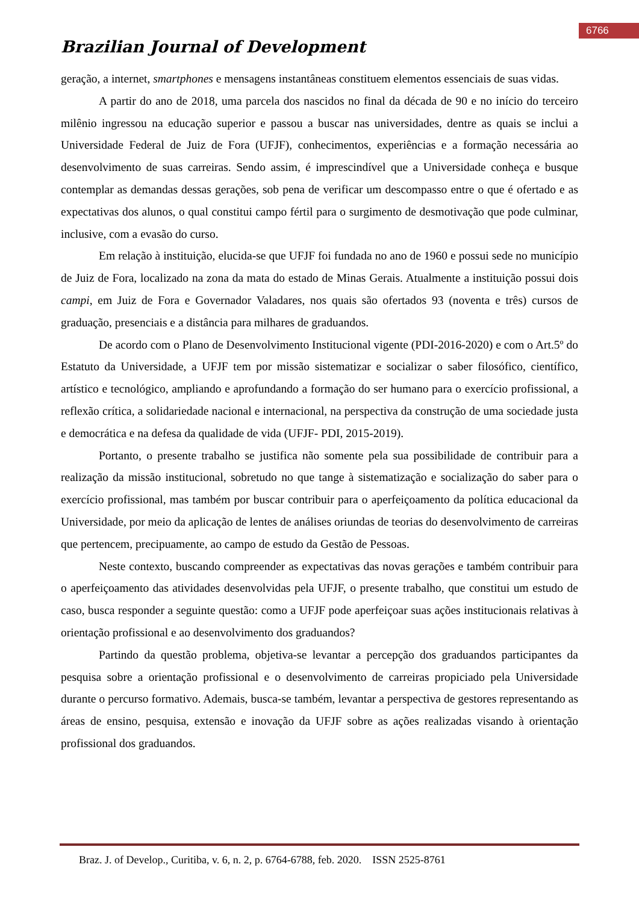6766
Brazilian Journal of Development
geração, a internet, smartphones e mensagens instantâneas constituem elementos essenciais de suas vidas.
A partir do ano de 2018, uma parcela dos nascidos no final da década de 90 e no início do terceiro milênio ingressou na educação superior e passou a buscar nas universidades, dentre as quais se inclui a Universidade Federal de Juiz de Fora (UFJF), conhecimentos, experiências e a formação necessária ao desenvolvimento de suas carreiras. Sendo assim, é imprescindível que a Universidade conheça e busque contemplar as demandas dessas gerações, sob pena de verificar um descompasso entre o que é ofertado e as expectativas dos alunos, o qual constitui campo fértil para o surgimento de desmotivação que pode culminar, inclusive, com a evasão do curso.
Em relação à instituição, elucida-se que UFJF foi fundada no ano de 1960 e possui sede no município de Juiz de Fora, localizado na zona da mata do estado de Minas Gerais. Atualmente a instituição possui dois campi, em Juiz de Fora e Governador Valadares, nos quais são ofertados 93 (noventa e três) cursos de graduação, presenciais e a distância para milhares de graduandos.
De acordo com o Plano de Desenvolvimento Institucional vigente (PDI-2016-2020) e com o Art.5º do Estatuto da Universidade, a UFJF tem por missão sistematizar e socializar o saber filosófico, científico, artístico e tecnológico, ampliando e aprofundando a formação do ser humano para o exercício profissional, a reflexão crítica, a solidariedade nacional e internacional, na perspectiva da construção de uma sociedade justa e democrática e na defesa da qualidade de vida (UFJF- PDI, 2015-2019).
Portanto, o presente trabalho se justifica não somente pela sua possibilidade de contribuir para a realização da missão institucional, sobretudo no que tange à sistematização e socialização do saber para o exercício profissional, mas também por buscar contribuir para o aperfeiçoamento da política educacional da Universidade, por meio da aplicação de lentes de análises oriundas de teorias do desenvolvimento de carreiras que pertencem, precipuamente, ao campo de estudo da Gestão de Pessoas.
Neste contexto, buscando compreender as expectativas das novas gerações e também contribuir para o aperfeiçoamento das atividades desenvolvidas pela UFJF, o presente trabalho, que constitui um estudo de caso, busca responder a seguinte questão: como a UFJF pode aperfeiçoar suas ações institucionais relativas à orientação profissional e ao desenvolvimento dos graduandos?
Partindo da questão problema, objetiva-se levantar a percepção dos graduandos participantes da pesquisa sobre a orientação profissional e o desenvolvimento de carreiras propiciado pela Universidade durante o percurso formativo. Ademais, busca-se também, levantar a perspectiva de gestores representando as áreas de ensino, pesquisa, extensão e inovação da UFJF sobre as ações realizadas visando à orientação profissional dos graduandos.
Braz. J. of Develop., Curitiba, v. 6, n. 2, p. 6764-6788, feb. 2020. ISSN 2525-8761